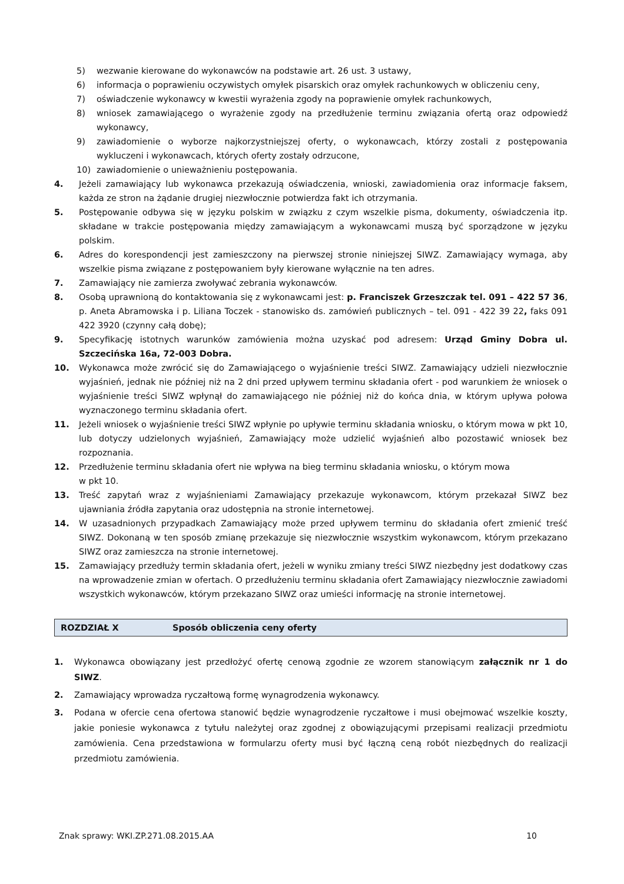5) wezwanie kierowane do wykonawców na podstawie art. 26 ust. 3 ustawy,
6) informacja o poprawieniu oczywistych omyłek pisarskich oraz omyłek rachunkowych w obliczeniu ceny,
7) oświadczenie wykonawcy w kwestii wyrażenia zgody na poprawienie omyłek rachunkowych,
8) wniosek zamawiającego o wyrażenie zgody na przedłużenie terminu związania ofertą oraz odpowiedź wykonawcy,
9) zawiadomienie o wyborze najkorzystniejszej oferty, o wykonawcach, którzy zostali z postępowania wykluczeni i wykonawcach, których oferty zostały odrzucone,
10) zawiadomienie o unieważnieniu postępowania.
4. Jeżeli zamawiający lub wykonawca przekazują oświadczenia, wnioski, zawiadomienia oraz informacje faksem, każda ze stron na żądanie drugiej niezwłocznie potwierdza fakt ich otrzymania.
5. Postępowanie odbywa się w języku polskim w związku z czym wszelkie pisma, dokumenty, oświadczenia itp. składane w trakcie postępowania między zamawiającym a wykonawcami muszą być sporządzone w języku polskim.
6. Adres do korespondencji jest zamieszczony na pierwszej stronie niniejszej SIWZ. Zamawiający wymaga, aby wszelkie pisma związane z postępowaniem były kierowane wyłącznie na ten adres.
7. Zamawiający nie zamierza zwoływać zebrania wykonawców.
8. Osobą uprawnioną do kontaktowania się z wykonawcami jest: p. Franciszek Grzeszczak tel. 091 – 422 57 36, p. Aneta Abramowska i p. Liliana Toczek - stanowisko ds. zamówień publicznych – tel. 091 - 422 39 22, faks 091 422 3920 (czynny całą dobę);
9. Specyfikację istotnych warunków zamówienia można uzyskać pod adresem: Urząd Gminy Dobra ul. Szczecińska 16a, 72-003 Dobra.
10. Wykonawca może zwrócić się do Zamawiającego o wyjaśnienie treści SIWZ. Zamawiający udzieli niezwłocznie wyjaśnień, jednak nie później niż na 2 dni przed upływem terminu składania ofert - pod warunkiem że wniosek o wyjaśnienie treści SIWZ wpłynął do zamawiającego nie później niż do końca dnia, w którym upływa połowa wyznaczonego terminu składania ofert.
11. Jeżeli wniosek o wyjaśnienie treści SIWZ wpłynie po upływie terminu składania wniosku, o którym mowa w pkt 10, lub dotyczy udzielonych wyjaśnień, Zamawiający może udzielić wyjaśnień albo pozostawić wniosek bez rozpoznania.
12. Przedłużenie terminu składania ofert nie wpływa na bieg terminu składania wniosku, o którym mowa
w pkt 10.
13. Treść zapytań wraz z wyjaśnieniami Zamawiający przekazuje wykonawcom, którym przekazał SIWZ bez ujawniania źródła zapytania oraz udostępnia na stronie internetowej.
14. W uzasadnionych przypadkach Zamawiający może przed upływem terminu do składania ofert zmienić treść SIWZ. Dokonaną w ten sposób zmianę przekazuje się niezwłocznie wszystkim wykonawcom, którym przekazano SIWZ oraz zamieszcza na stronie internetowej.
15. Zamawiający przedłuży termin składania ofert, jeżeli w wyniku zmiany treści SIWZ niezbędny jest dodatkowy czas na wprowadzenie zmian w ofertach. O przedłużeniu terminu składania ofert Zamawiający niezwłocznie zawiadomi wszystkich wykonawców, którym przekazano SIWZ oraz umieści informację na stronie internetowej.
ROZDZIAŁ X Sposób obliczenia ceny oferty
1. Wykonawca obowiązany jest przedłożyć ofertę cenową zgodnie ze wzorem stanowiącym załącznik nr 1 do SIWZ.
2. Zamawiający wprowadza ryczałtową formę wynagrodzenia wykonawcy.
3. Podana w ofercie cena ofertowa stanowić będzie wynagrodzenie ryczałtowe i musi obejmować wszelkie koszty, jakie poniesie wykonawca z tytułu należytej oraz zgodnej z obowiązującymi przepisami realizacji przedmiotu zamówienia. Cena przedstawiona w formularzu oferty musi być łączną ceną robót niezbędnych do realizacji przedmiotu zamówienia.
Znak sprawy: WKI.ZP.271.08.2015.AA 10